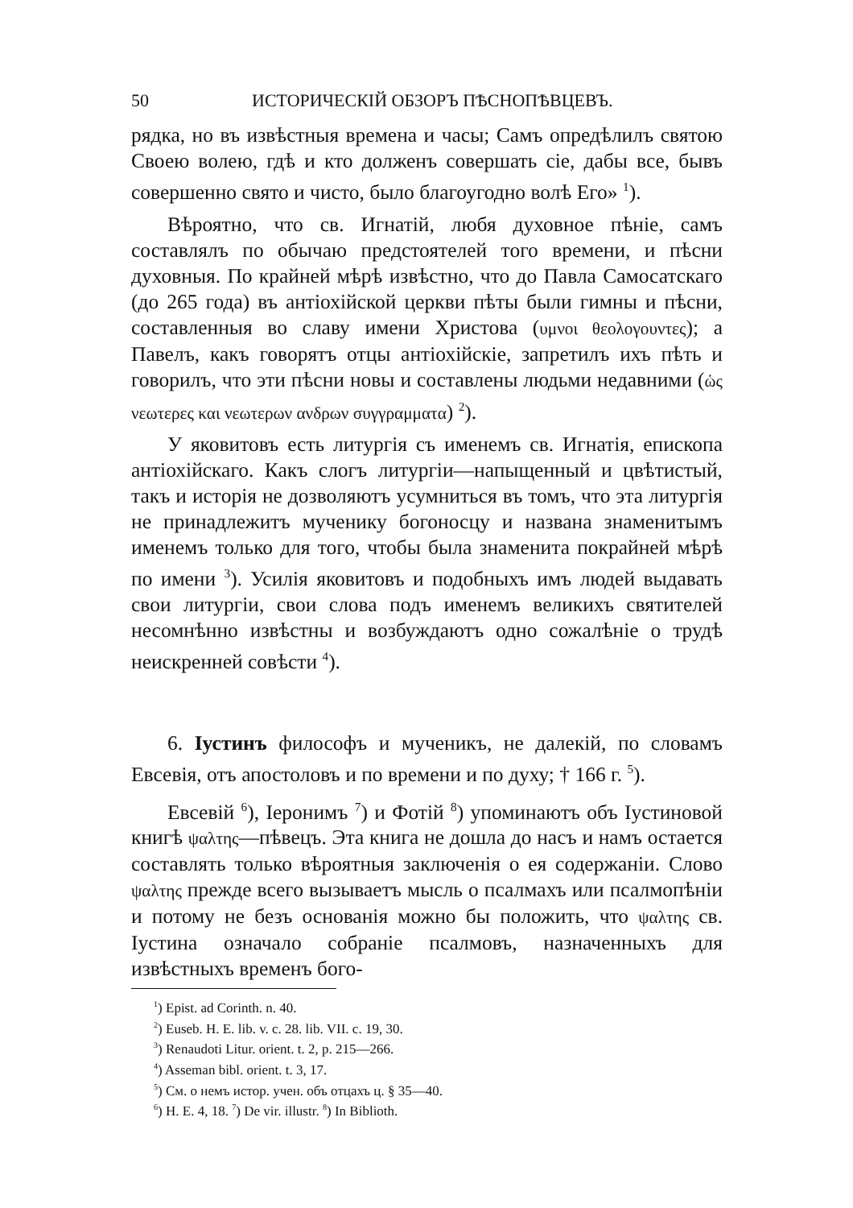50 ИСТОРИЧЕСКІЙ ОБЗОРЪ ПѢСНОПѢВЦЕВЪ.
рядка, но въ извѣстныя времена и часы; Самъ опредѣлилъ святою Своею волею, гдѣ и кто долженъ совершать сіе, дабы все, бывъ совершенно свято и чисто, было благоугодно волѣ Его» <sup>1</sup>).
Вѣроятно, что св. Игнатій, любя духовное пѣніе, самъ составлялъ по обычаю предстоятелей того времени, и пѣсни духовныя. По крайней мѣрѣ извѣстно, что до Павла Самосатскаго (до 265 года) въ антіохійской церкви пѣты были гимны и пѣсни, составленныя во славу имени Христова (υμνοι θεολογουντες); а Павелъ, какъ говорятъ отцы антіохійскіе, запретилъ ихъ пѣть и говорилъ, что эти пѣсни новы и составлены людьми недавними (ὡς νεωτερες και νεωτερων ανδρων συγγραμματα) <sup>2</sup>).
У яковитовъ есть литургія съ именемъ св. Игнатія, епископа антіохійскаго. Какъ слогъ литургіи—напыщенный и цвѣтистый, такъ и исторія не дозволяютъ усумниться въ томъ, что эта литургія не принадлежитъ мученику богоносцу и названа знаменитымъ именемъ только для того, чтобы была знаменита покрайней мѣрѣ по имени <sup>3</sup>). Усилія яковитовъ и подобныхъ имъ людей выдавать свои литургіи, свои слова подъ именемъ великихъ святителей несомнѣнно извѣстны и возбуждаютъ одно сожалѣніе о трудѣ неискренней совѣсти <sup>4</sup>).
6. Іустинъ философъ и мученикъ, не далекій, по словамъ Евсевія, отъ апостоловъ и по времени и по духу; † 166 г. <sup>5</sup>).
Евсевій <sup>6</sup>), Іеронимъ <sup>7</sup>) и Фотій <sup>8</sup>) упоминаютъ объ Іустиновой книгѣ ψαλτης—пѣвецъ. Эта книга не дошла до насъ и намъ остается составлять только вѣроятныя заключенія о ея содержаніи. Слово ψαλτης прежде всего вызываетъ мысль о псалмахъ или псалмопѣніи и потому не безъ основанія можно бы положить, что ψαλτης св. Іустина означало собраніе псалмовъ, назначенныхъ для извѣстныхъ временъ бого-
<sup>1</sup>) Epist. ad Corinth. n. 40.
<sup>2</sup>) Euseb. H. E. lib. v. c. 28. lib. VII. c. 19, 30.
<sup>3</sup>) Renaudoti Litur. orient. t. 2, p. 215—266.
<sup>4</sup>) Asseman bibl. orient. t. 3, 17.
<sup>5</sup>) См. о немъ истор. учен. объ отцахъ ц. § 35—40.
<sup>6</sup>) H. E. 4, 18. <sup>7</sup>) De vir. illustr. <sup>8</sup>) In Biblioth.